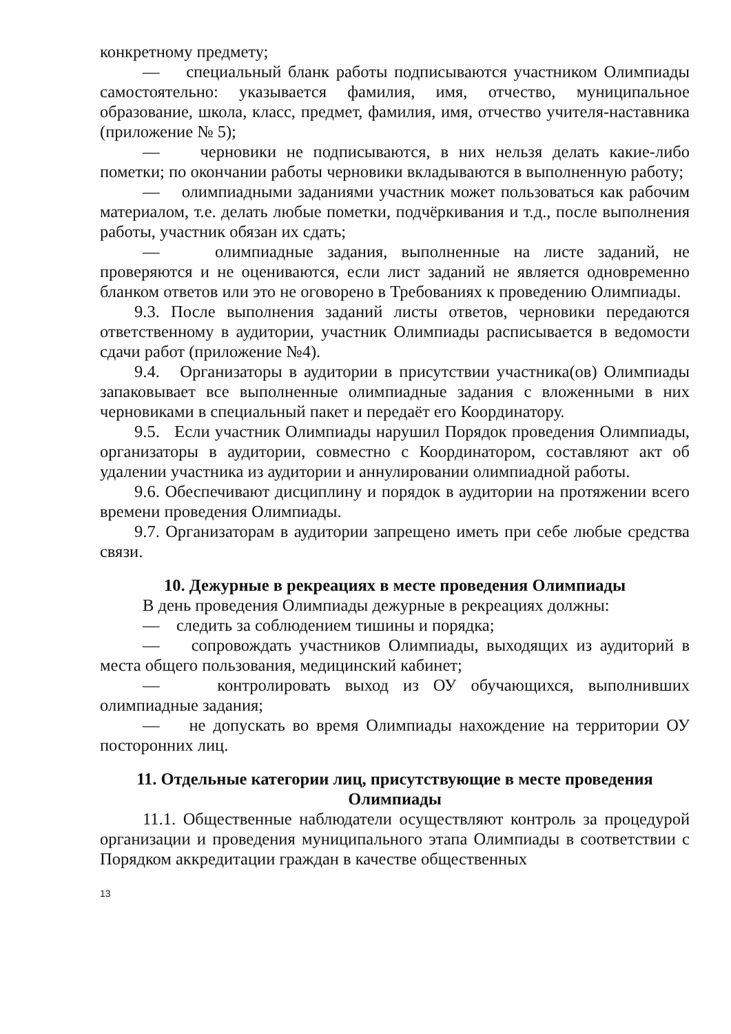конкретному предмету;
— специальный бланк работы подписываются участником Олимпиады самостоятельно: указывается фамилия, имя, отчество, муниципальное образование, школа, класс, предмет, фамилия, имя, отчество учителя-наставника (приложение № 5);
— черновики не подписываются, в них нельзя делать какие-либо пометки; по окончании работы черновики вкладываются в выполненную работу;
— олимпиадными заданиями участник может пользоваться как рабочим материалом, т.е. делать любые пометки, подчёркивания и т.д., после выполнения работы, участник обязан их сдать;
— олимпиадные задания, выполненные на листе заданий, не проверяются и не оцениваются, если лист заданий не является одновременно бланком ответов или это не оговорено в Требованиях к проведению Олимпиады.
9.3. После выполнения заданий листы ответов, черновики передаются ответственному в аудитории, участник Олимпиады расписывается в ведомости сдачи работ (приложение №4).
9.4. Организаторы в аудитории в присутствии участника(ов) Олимпиады запаковывает все выполненные олимпиадные задания с вложенными в них черновиками в специальный пакет и передаёт его Координатору.
9.5. Если участник Олимпиады нарушил Порядок проведения Олимпиады, организаторы в аудитории, совместно с Координатором, составляют акт об удалении участника из аудитории и аннулировании олимпиадной работы.
9.6. Обеспечивают дисциплину и порядок в аудитории на протяжении всего времени проведения Олимпиады.
9.7. Организаторам в аудитории запрещено иметь при себе любые средства связи.
10. Дежурные в рекреациях в месте проведения Олимпиады
В день проведения Олимпиады дежурные в рекреациях должны:
— следить за соблюдением тишины и порядка;
— сопровождать участников Олимпиады, выходящих из аудиторий в места общего пользования, медицинский кабинет;
— контролировать выход из ОУ обучающихся, выполнивших олимпиадные задания;
— не допускать во время Олимпиады нахождение на территории ОУ посторонних лиц.
11. Отдельные категории лиц, присутствующие в месте проведения Олимпиады
11.1. Общественные наблюдатели осуществляют контроль за процедурой организации и проведения муниципального этапа Олимпиады в соответствии с Порядком аккредитации граждан в качестве общественных
13